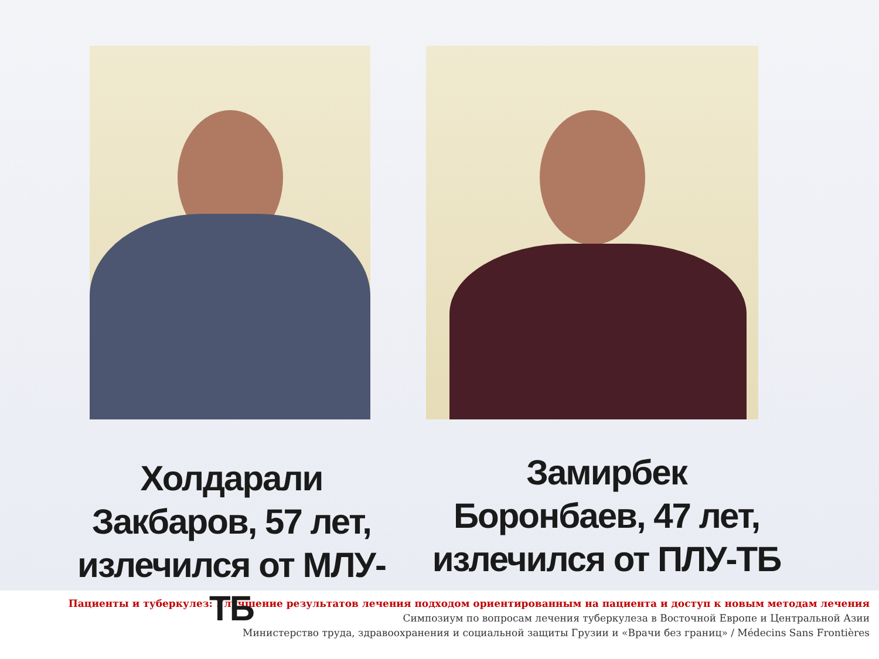Холдарали Закбаров, 57 лет, излечился от МЛУ-ТБ
Замирбек Боронбаев, 47 лет, излечился от ПЛУ-ТБ
Пациенты и туберкулез: Улучшение результатов лечения подходом ориентированным на пациента и доступ к новым методам лечения
Симпозиум по вопросам лечения туберкулеза в Восточной Европе и Центральной Азии
Министерство труда, здравоохранения и социальной защиты Грузии и «Врачи без границ» / Médecins Sans Frontières